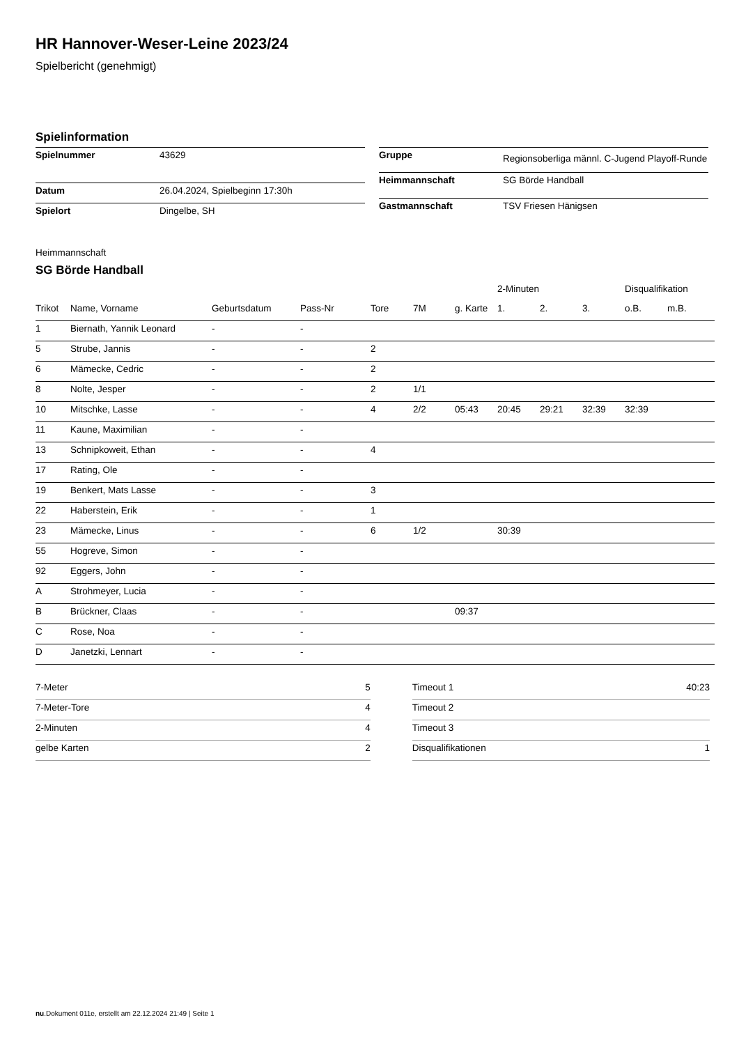HR Hannover-Weser-Leine 2023/24
Spielbericht (genehmigt)
Spielinformation
| Spielnummer | 43629 |
| Datum | 26.04.2024, Spielbeginn 17:30h |
| Spielort | Dingelbe, SH |
| Gruppe | Regionsoberliga männl. C-Jugend Playoff-Runde |
| Heimmannschaft | SG Börde Handball |
| Gastmannschaft | TSV Friesen Hänigsen |
Heimmannschaft
SG Börde Handball
| | | | | | | | 2-Minuten | | | Disqualifikation | |
| --- | --- | --- | --- | --- | --- | --- | --- | --- | --- | --- | --- |
| Trikot | Name, Vorname | Geburtsdatum | Pass-Nr | Tore | 7M | g. Karte | 1. | 2. | 3. | o.B. | m.B. |
| 1 | Biernath, Yannik Leonard | - | - | | | | | | | | |
| 5 | Strube, Jannis | - | - | 2 | | | | | | | |
| 6 | Mämecke, Cedric | - | - | 2 | | | | | | | |
| 8 | Nolte, Jesper | - | - | 2 | 1/1 | | | | | | |
| 10 | Mitschke, Lasse | - | - | 4 | 2/2 | 05:43 | 20:45 | 29:21 | 32:39 | 32:39 | |
| 11 | Kaune, Maximilian | - | - | | | | | | | | |
| 13 | Schnipkoweit, Ethan | - | - | 4 | | | | | | | |
| 17 | Rating, Ole | - | - | | | | | | | | |
| 19 | Benkert, Mats Lasse | - | - | 3 | | | | | | | |
| 22 | Haberstein, Erik | - | - | 1 | | | | | | | |
| 23 | Mämecke, Linus | - | - | 6 | 1/2 | | 30:39 | | | | |
| 55 | Hogreve, Simon | - | - | | | | | | | | |
| 92 | Eggers, John | - | - | | | | | | | | |
| A | Strohmeyer, Lucia | - | - | | | | | | | | |
| B | Brückner, Claas | - | - | | | 09:37 | | | | | |
| C | Rose, Noa | - | - | | | | | | | | |
| D | Janetzki, Lennart | - | - | | | | | | | | |
| 7-Meter | 5 |
| 7-Meter-Tore | 4 |
| 2-Minuten | 4 |
| gelbe Karten | 2 |
| Timeout 1 | 40:23 |
| Timeout 2 | |
| Timeout 3 | |
| Disqualifikationen | 1 |
nu.Dokument 011e, erstellt am 22.12.2024 21:49 | Seite 1